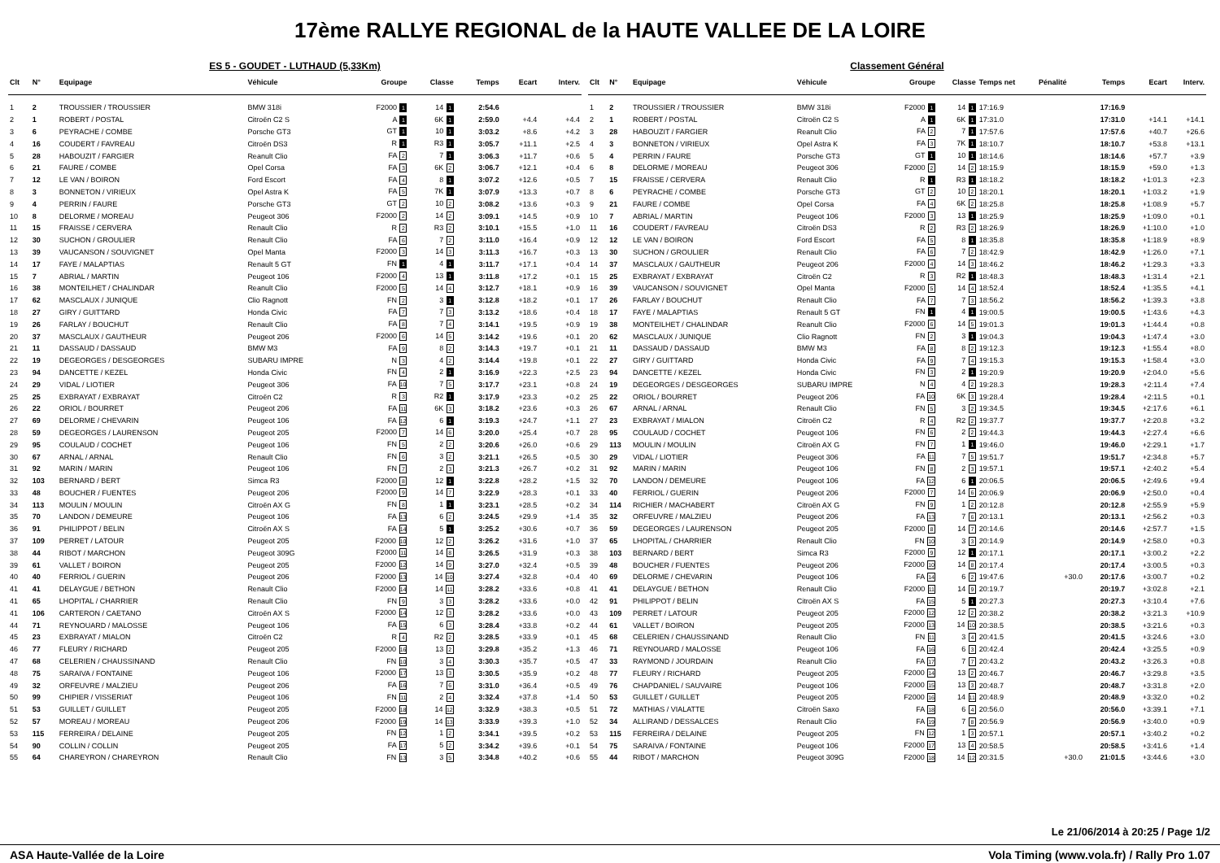17ème RALLYE REGIONAL de la HAUTE VALLEE DE LA LOIRE
ES 5 - GOUDET - LUTHAUD (5,33Km)
| Clt | N° | Equipage | Véhicule | Groupe | Classe | Temps | Ecart | Interv. |
| --- | --- | --- | --- | --- | --- | --- | --- | --- |
| 1 | 2 | TROUSSIER / TROUSSIER | BMW 318i | F2000 1 | 14 1 | 2:54.6 | | |
| 2 | 1 | ROBERT / POSTAL | Citroën C2 S | A 1 | 6K 1 | 2:59.0 | +4.4 | +4.4 |
| 3 | 6 | PEYRACHE / COMBE | Porsche GT3 | GT 1 | 10 1 | 3:03.2 | +8.6 | +4.2 |
| 4 | 16 | COUDERT / FAVREAU | Citroën DS3 | R 1 | R3 1 | 3:05.7 | +11.1 | +2.5 |
| 5 | 28 | HABOUZIT / FARGIER | Reanult Clio | FA 2 | 7 1 | 3:06.3 | +11.7 | +0.6 |
| 6 | 21 | FAURE / COMBE | Opel Corsa | FA 3 | 6K 2 | 3:06.7 | +12.1 | +0.4 |
| 7 | 12 | LE VAN / BOIRON | Ford Escort | FA 4 | 8 1 | 3:07.2 | +12.6 | +0.5 |
| 8 | 3 | BONNETON / VIRIEUX | Opel Astra K | FA 5 | 7K 1 | 3:07.9 | +13.3 | +0.7 |
| 9 | 4 | PERRIN / FAURE | Porsche GT3 | GT 2 | 10 2 | 3:08.2 | +13.6 | +0.3 |
| 10 | 8 | DELORME / MOREAU | Peugeot 306 | F2000 2 | 14 2 | 3:09.1 | +14.5 | +0.9 |
| 11 | 15 | FRAISSE / CERVERA | Renault Clio | R 2 | R3 2 | 3:10.1 | +15.5 | +1.0 |
| 12 | 30 | SUCHON / GROULIER | Renault Clio | FA 6 | 7 2 | 3:11.0 | +16.4 | +0.9 |
| 13 | 39 | VAUCANSON / SOUVIGNET | Opel Manta | F2000 3 | 14 3 | 3:11.3 | +16.7 | +0.3 |
| 14 | 17 | FAYE / MALAPTIAS | Renault 5 GT | FN 1 | 4 1 | 3:11.7 | +17.1 | +0.4 |
| 15 | 7 | ABRIAL / MARTIN | Peugeot 106 | F2000 4 | 13 1 | 3:11.8 | +17.2 | +0.1 |
| 16 | 38 | MONTEILHET / CHALINDAR | Reanult Clio | F2000 5 | 14 4 | 3:12.7 | +18.1 | +0.9 |
| 17 | 62 | MASCLAUX / JUNIQUE | Clio Ragnott | FN 2 | 3 1 | 3:12.8 | +18.2 | +0.1 |
| 18 | 27 | GIRY / GUITTARD | Honda Civic | FA 7 | 7 3 | 3:13.2 | +18.6 | +0.4 |
| 19 | 26 | FARLAY / BOUCHUT | Renault Clio | FA 8 | 7 4 | 3:14.1 | +19.5 | +0.9 |
| 20 | 37 | MASCLAUX / GAUTHEUR | Peugeot 206 | F2000 6 | 14 5 | 3:14.2 | +19.6 | +0.1 |
| 21 | 11 | DASSAUD / DASSAUD | BMW M3 | FA 9 | 8 2 | 3:14.3 | +19.7 | +0.1 |
| 22 | 19 | DEGEORGES / DESGEORGES | SUBARU IMPRE | N 3 | 4 2 | 3:14.4 | +19.8 | +0.1 |
| 23 | 94 | DANCETTE / KEZEL | Honda Civic | FN 4 | 2 1 | 3:16.9 | +22.3 | +2.5 |
| 24 | 29 | VIDAL / LIOTIER | Peugeot 306 | FA 10 | 7 5 | 3:17.7 | +23.1 | +0.8 |
| 25 | 25 | EXBRAYAT / EXBRAYAT | Citroën C2 | R 3 | R2 1 | 3:17.9 | +23.3 | +0.2 |
| 26 | 22 | ORIOL / BOURRET | Peugeot 206 | FA 11 | 6K 3 | 3:18.2 | +23.6 | +0.3 |
| 27 | 69 | DELORME / CHEVARIN | Peugeot 106 | FA 12 | 6 1 | 3:19.3 | +24.7 | +1.1 |
| 28 | 59 | DEGEORGES / LAURENSON | Peugeot 205 | F2000 7 | 14 6 | 3:20.0 | +25.4 | +0.7 |
| 29 | 95 | COULAUD / COCHET | Peugeot 106 | FN 5 | 2 2 | 3:20.6 | +26.0 | +0.6 |
| 30 | 67 | ARNAL / ARNAL | Renault Clio | FN 6 | 3 2 | 3:21.1 | +26.5 | +0.5 |
| 31 | 92 | MARIN / MARIN | Peugeot 106 | FN 7 | 2 3 | 3:21.3 | +26.7 | +0.2 |
| 32 | 103 | BERNARD / BERT | Simca R3 | F2000 8 | 12 1 | 3:22.8 | +28.2 | +1.5 |
| 33 | 48 | BOUCHER / FUENTES | Peugeot 206 | F2000 9 | 14 7 | 3:22.9 | +28.3 | +0.1 |
| 34 | 113 | MOULIN / MOULIN | Citroën AX G | FN 8 | 1 1 | 3:23.1 | +28.5 | +0.2 |
| 35 | 70 | LANDON / DEMEURE | Peugeot 106 | FA 13 | 6 2 | 3:24.5 | +29.9 | +1.4 |
| 36 | 91 | PHILIPPOT / BELIN | Citroën AX S | FA 14 | 5 1 | 3:25.2 | +30.6 | +0.7 |
| 37 | 109 | PERRET / LATOUR | Peugeot 205 | F2000 10 | 12 2 | 3:26.2 | +31.6 | +1.0 |
| 38 | 44 | RIBOT / MARCHON | Peugeot 309G | F2000 11 | 14 8 | 3:26.5 | +31.9 | +0.3 |
| 39 | 61 | VALLET / BOIRON | Peugeot 205 | F2000 12 | 14 9 | 3:27.0 | +32.4 | +0.5 |
| 40 | 40 | FERRIOL / GUERIN | Peugeot 206 | F2000 13 | 14 10 | 3:27.4 | +32.8 | +0.4 |
| 41 | 41 | DELAYGUE / BETHON | Renault Clio | F2000 14 | 14 11 | 3:28.2 | +33.6 | +0.8 |
| 41 | 65 | LHOPITAL / CHARRIER | Renault Clio | FN 9 | 3 3 | 3:28.2 | +33.6 | +0.0 |
| 41 | 106 | CARTERON / CAETANO | Citroën AX S | F2000 14 | 12 3 | 3:28.2 | +33.6 | +0.0 |
| 44 | 71 | REYNOUARD / MALOSSE | Peugeot 106 | FA 15 | 6 3 | 3:28.4 | +33.8 | +0.2 |
| 45 | 23 | EXBRAYAT / MIALON | Citroën C2 | R 4 | R2 2 | 3:28.5 | +33.9 | +0.1 |
| 46 | 77 | FLEURY / RICHARD | Peugeot 205 | F2000 16 | 13 2 | 3:29.8 | +35.2 | +1.3 |
| 47 | 68 | CELERIEN / CHAUSSINAND | Renault Clio | FN 10 | 3 4 | 3:30.3 | +35.7 | +0.5 |
| 48 | 75 | SARAIVA / FONTAINE | Peugeot 106 | F2000 17 | 13 3 | 3:30.5 | +35.9 | +0.2 |
| 49 | 32 | ORFEUVRE / MALZIEU | Peugeot 206 | FA 16 | 7 6 | 3:31.0 | +36.4 | +0.5 |
| 50 | 99 | CHIPIER / VISSERIAT | Peugeot 106 | FN 11 | 2 4 | 3:32.4 | +37.8 | +1.4 |
| 51 | 53 | GUILLET / GUILLET | Peugeot 205 | F2000 18 | 14 12 | 3:32.9 | +38.3 | +0.5 |
| 52 | 57 | MOREAU / MOREAU | Peugeot 206 | F2000 19 | 14 13 | 3:33.9 | +39.3 | +1.0 |
| 53 | 115 | FERREIRA / DELAINE | Peugeot 205 | FN 12 | 1 2 | 3:34.1 | +39.5 | +0.2 |
| 54 | 90 | COLLIN / COLLIN | Peugeot 205 | FA 17 | 5 2 | 3:34.2 | +39.6 | +0.1 |
| 55 | 64 | CHAREYRON / CHAREYRON | Renault Clio | FN 13 | 3 5 | 3:34.8 | +40.2 | +0.6 |
Classement Général
| Clt | N° | Equipage | Véhicule | Groupe | Classe | Temps net | Pénalité | Temps | Ecart | Interv. |
| --- | --- | --- | --- | --- | --- | --- | --- | --- | --- | --- |
| 1 | 2 | TROUSSIER / TROUSSIER | BMW 318i | F2000 1 | 14 1 | 17:16.9 | | 17:16.9 | | |
| 2 | 1 | ROBERT / POSTAL | Citroën C2 S | A 1 | 6K 1 | 17:31.0 | | 17:31.0 | +14.1 | +14.1 |
| 3 | 28 | HABOUZIT / FARGIER | Reanult Clio | FA 2 | 7 1 | 17:57.6 | | 17:57.6 | +40.7 | +26.6 |
| 4 | 3 | BONNETON / VIRIEUX | Opel Astra K | FA 3 | 7K 1 | 18:10.7 | | 18:10.7 | +53.8 | +13.1 |
| 5 | 4 | PERRIN / FAURE | Porsche GT3 | GT 1 | 10 1 | 18:14.6 | | 18:14.6 | +57.7 | +3.9 |
| 6 | 8 | DELORME / MOREAU | Peugeot 306 | F2000 2 | 14 2 | 18:15.9 | | 18:15.9 | +59.0 | +1.3 |
| 7 | 15 | FRAISSE / CERVERA | Renault Clio | R 1 | R3 1 | 18:18.2 | | 18:18.2 | +1:01.3 | +2.3 |
| 8 | 6 | PEYRACHE / COMBE | Porsche GT3 | GT 2 | 10 2 | 18:20.1 | | 18:20.1 | +1:03.2 | +1.9 |
| 9 | 21 | FAURE / COMBE | Opel Corsa | FA 4 | 6K 2 | 18:25.8 | | 18:25.8 | +1:08.9 | +5.7 |
| 10 | 7 | ABRIAL / MARTIN | Peugeot 106 | F2000 3 | 13 1 | 18:25.9 | | 18:25.9 | +1:09.0 | +0.1 |
| 11 | 16 | COUDERT / FAVREAU | Citroën DS3 | R 2 | R3 2 | 18:26.9 | | 18:26.9 | +1:10.0 | +1.0 |
| 12 | 12 | LE VAN / BOIRON | Ford Escort | FA 5 | 8 1 | 18:35.8 | | 18:35.8 | +1:18.9 | +8.9 |
| 13 | 30 | SUCHON / GROULIER | Renault Clio | FA 6 | 7 2 | 18:42.9 | | 18:42.9 | +1:26.0 | +7.1 |
| 14 | 37 | MASCLAUX / GAUTHEUR | Peugeot 206 | F2000 4 | 14 3 | 18:46.2 | | 18:46.2 | +1:29.3 | +3.3 |
| 15 | 25 | EXBRAYAT / EXBRAYAT | Citroën C2 | R 3 | R2 1 | 18:48.3 | | 18:48.3 | +1:31.4 | +2.1 |
| 16 | 39 | VAUCANSON / SOUVIGNET | Opel Manta | F2000 5 | 14 4 | 18:52.4 | | 18:52.4 | +1:35.5 | +4.1 |
| 17 | 26 | FARLAY / BOUCHUT | Renault Clio | FA 7 | 7 3 | 18:56.2 | | 18:56.2 | +1:39.3 | +3.8 |
| 18 | 17 | FAYE / MALAPTIAS | Renault 5 GT | FN 1 | 4 1 | 19:00.5 | | 19:00.5 | +1:43.6 | +4.3 |
| 19 | 38 | MONTEILHET / CHALINDAR | Reanult Clio | F2000 6 | 14 5 | 19:01.3 | | 19:01.3 | +1:44.4 | +0.8 |
| 20 | 62 | MASCLAUX / JUNIQUE | Clio Ragnott | FN 2 | 3 1 | 19:04.3 | | 19:04.3 | +1:47.4 | +3.0 |
| 21 | 11 | DASSAUD / DASSAUD | BMW M3 | FA 8 | 8 2 | 19:12.3 | | 19:12.3 | +1:55.4 | +8.0 |
| 22 | 27 | GIRY / GUITTARD | Honda Civic | FA 9 | 7 4 | 19:15.3 | | 19:15.3 | +1:58.4 | +3.0 |
| 23 | 94 | DANCETTE / KEZEL | Honda Civic | FN 3 | 2 1 | 19:20.9 | | 19:20.9 | +2:04.0 | +5.6 |
| 24 | 19 | DEGEORGES / DESGEORGES | SUBARU IMPRE | N 4 | 4 2 | 19:28.3 | | 19:28.3 | +2:11.4 | +7.4 |
| 25 | 22 | ORIOL / BOURRET | Peugeot 206 | FA 10 | 6K 3 | 19:28.4 | | 19:28.4 | +2:11.5 | +0.1 |
| 26 | 67 | ARNAL / ARNAL | Renault Clio | FN 5 | 3 2 | 19:34.5 | | 19:34.5 | +2:17.6 | +6.1 |
| 27 | 23 | EXBRAYAT / MIALON | Citroën C2 | R 4 | R2 2 | 19:37.7 | | 19:37.7 | +2:20.8 | +3.2 |
| 28 | 95 | COULAUD / COCHET | Peugeot 106 | FN 6 | 2 2 | 19:44.3 | | 19:44.3 | +2:27.4 | +6.6 |
| 29 | 113 | MOULIN / MOULIN | Citroën AX G | FN 7 | 1 1 | 19:46.0 | | 19:46.0 | +2:29.1 | +1.7 |
| 30 | 29 | VIDAL / LIOTIER | Peugeot 306 | FA 11 | 7 5 | 19:51.7 | | 19:51.7 | +2:34.8 | +5.7 |
| 31 | 92 | MARIN / MARIN | Peugeot 106 | FN 8 | 2 3 | 19:57.1 | | 19:57.1 | +2:40.2 | +5.4 |
| 32 | 70 | LANDON / DEMEURE | Peugeot 106 | FA 12 | 6 1 | 20:06.5 | | 20:06.5 | +2:49.6 | +9.4 |
| 33 | 40 | FERRIOL / GUERIN | Peugeot 206 | F2000 7 | 14 6 | 20:06.9 | | 20:06.9 | +2:50.0 | +0.4 |
| 34 | 114 | RICHIER / MACHABERT | Citroën AX G | FN 9 | 1 2 | 20:12.8 | | 20:12.8 | +2:55.9 | +5.9 |
| 35 | 32 | ORFEUVRE / MALZIEU | Peugeot 206 | FA 13 | 7 6 | 20:13.1 | | 20:13.1 | +2:56.2 | +0.3 |
| 36 | 59 | DEGEORGES / LAURENSON | Peugeot 205 | F2000 8 | 14 7 | 20:14.6 | | 20:14.6 | +2:57.7 | +1.5 |
| 37 | 65 | LHOPITAL / CHARRIER | Renault Clio | FN 10 | 3 3 | 20:14.9 | | 20:14.9 | +2:58.0 | +0.3 |
| 38 | 103 | BERNARD / BERT | Simca R3 | F2000 9 | 12 1 | 20:17.1 | | 20:17.1 | +3:00.2 | +2.2 |
| 39 | 48 | BOUCHER / FUENTES | Peugeot 206 | F2000 10 | 14 8 | 20:17.4 | | 20:17.4 | +3:00.5 | +0.3 |
| 40 | 69 | DELORME / CHEVARIN | Peugeot 106 | FA 14 | 6 2 | 19:47.6 | +30.0 | 20:17.6 | +3:00.7 | +0.2 |
| 41 | 41 | DELAYGUE / BETHON | Renault Clio | F2000 11 | 14 9 | 20:19.7 | | 20:19.7 | +3:02.8 | +2.1 |
| 42 | 91 | PHILIPPOT / BELIN | Citroën AX S | FA 15 | 5 1 | 20:27.3 | | 20:27.3 | +3:10.4 | +7.6 |
| 43 | 109 | PERRET / LATOUR | Peugeot 205 | F2000 12 | 12 2 | 20:38.2 | | 20:38.2 | +3:21.3 | +10.9 |
| 44 | 61 | VALLET / BOIRON | Peugeot 205 | F2000 13 | 14 10 | 20:38.5 | | 20:38.5 | +3:21.6 | +0.3 |
| 45 | 68 | CELERIEN / CHAUSSINAND | Renault Clio | FN 11 | 3 4 | 20:41.5 | | 20:41.5 | +3:24.6 | +3.0 |
| 46 | 71 | REYNOUARD / MALOSSE | Peugeot 106 | FA 16 | 6 3 | 20:42.4 | | 20:42.4 | +3:25.5 | +0.9 |
| 47 | 33 | RAYMOND / JOURDAIN | Reanult Clio | FA 17 | 7 7 | 20:43.2 | | 20:43.2 | +3:26.3 | +0.8 |
| 48 | 77 | FLEURY / RICHARD | Peugeot 205 | F2000 14 | 13 2 | 20:46.7 | | 20:46.7 | +3:29.8 | +3.5 |
| 49 | 76 | CHAPDANIEL / SAUVAIRE | Peugeot 106 | F2000 15 | 13 3 | 20:48.7 | | 20:48.7 | +3:31.8 | +2.0 |
| 50 | 53 | GUILLET / GUILLET | Peugeot 205 | F2000 16 | 14 11 | 20:48.9 | | 20:48.9 | +3:32.0 | +0.2 |
| 51 | 72 | MATHIAS / VIALATTE | Citroën Saxo | FA 18 | 6 4 | 20:56.0 | | 20:56.0 | +3:39.1 | +7.1 |
| 52 | 34 | ALLIRAND / DESSALCES | Renault Clio | FA 19 | 7 8 | 20:56.9 | | 20:56.9 | +3:40.0 | +0.9 |
| 53 | 115 | FERREIRA / DELAINE | Peugeot 205 | FN 12 | 1 3 | 20:57.1 | | 20:57.1 | +3:40.2 | +0.2 |
| 54 | 75 | SARAIVA / FONTAINE | Peugeot 106 | F2000 17 | 13 4 | 20:58.5 | | 20:58.5 | +3:41.6 | +1.4 |
| 55 | 44 | RIBOT / MARCHON | Peugeot 309G | F2000 18 | 14 12 | 20:31.5 | +30.0 | 21:01.5 | +3:44.6 | +3.0 |
Le 21/06/2014 à 20:25 / Page 1/2
ASA Haute-Vallée de la Loire Vola Timing (www.vola.fr) / Rally Pro 1.07